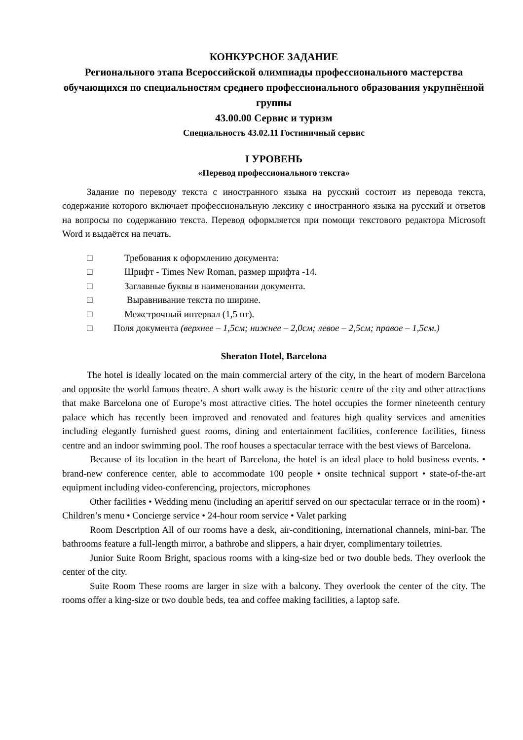КОНКУРСНОЕ ЗАДАНИЕ
Регионального этапа Всероссийской олимпиады профессионального мастерства обучающихся по специальностям среднего профессионального образования укрупнённой группы
43.00.00 Сервис и туризм
Специальность 43.02.11 Гостиничный сервис
I УРОВЕНЬ
«Перевод профессионального текста»
Задание по переводу текста с иностранного языка на русский состоит из перевода текста, содержание которого включает профессиональную лексику с иностранного языка на русский и ответов на вопросы по содержанию текста. Перевод оформляется при помощи текстового редактора Microsoft Word и выдаётся на печать.
□ Требования к оформлению документа:
□ Шрифт - Times New Roman, размер шрифта -14.
□ Заглавные буквы в наименовании документа.
□ Выравнивание текста по ширине.
□ Межстрочный интервал (1,5 пт).
□ Поля документа (верхнее – 1,5см; нижнее – 2,0см; левое – 2,5см; правое – 1,5см.)
Sheraton Hotel, Barcelona
The hotel is ideally located on the main commercial artery of the city, in the heart of modern Barcelona and opposite the world famous theatre. A short walk away is the historic centre of the city and other attractions that make Barcelona one of Europe’s most attractive cities. The hotel occupies the former nineteenth century palace which has recently been improved and renovated and features high quality services and amenities including elegantly furnished guest rooms, dining and entertainment facilities, conference facilities, fitness centre and an indoor swimming pool. The roof houses a spectacular terrace with the best views of Barcelona.
Because of its location in the heart of Barcelona, the hotel is an ideal place to hold business events. • brand-new conference center, able to accommodate 100 people • onsite technical support • state-of-the-art equipment including video-conferencing, projectors, microphones
Other facilities • Wedding menu (including an aperitif served on our spectacular terrace or in the room) • Children’s menu • Concierge service • 24-hour room service • Valet parking
Room Description All of our rooms have a desk, air-conditioning, international channels, mini-bar. The bathrooms feature a full-length mirror, a bathrobe and slippers, a hair dryer, complimentary toiletries.
Junior Suite Room Bright, spacious rooms with a king-size bed or two double beds. They overlook the center of the city.
Suite Room These rooms are larger in size with a balcony. They overlook the center of the city. The rooms offer a king-size or two double beds, tea and coffee making facilities, a laptop safe.